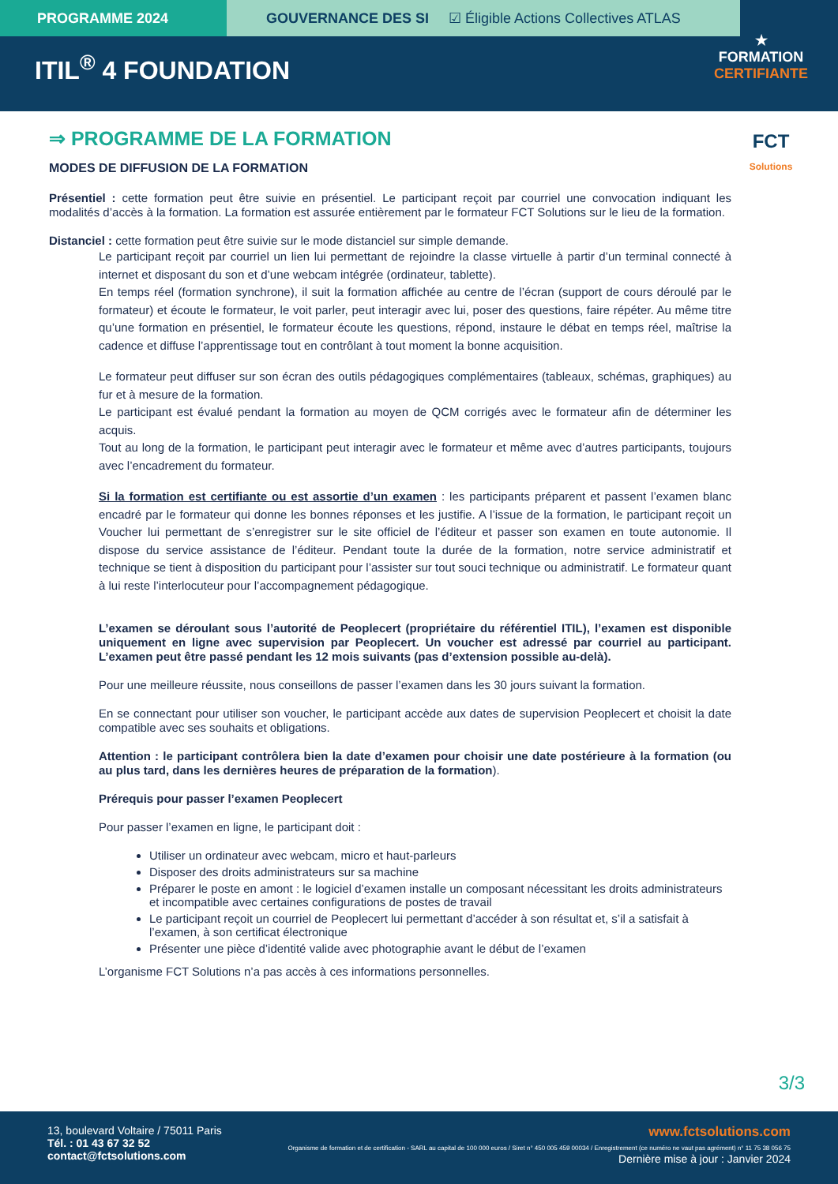PROGRAMME 2024
GOUVERNANCE DES SI ☑ Éligible Actions Collectives ATLAS
ITIL<sup>®</sup> 4 FOUNDATION
★
FORMATION
CERTIFIANTE
FCT
Solutions
⇒ PROGRAMME DE LA FORMATION
MODES DE DIFFUSION DE LA FORMATION
Présentiel : cette formation peut être suivie en présentiel. Le participant reçoit par courriel une convocation indiquant les modalités d’accès à la formation. La formation est assurée entièrement par le formateur FCT Solutions sur le lieu de la formation.
Distanciel : cette formation peut être suivie sur le mode distanciel sur simple demande.
Le participant reçoit par courriel un lien lui permettant de rejoindre la classe virtuelle à partir d’un terminal connecté à internet et disposant du son et d’une webcam intégrée (ordinateur, tablette).
En temps réel (formation synchrone), il suit la formation affichée au centre de l’écran (support de cours déroulé par le formateur) et écoute le formateur, le voit parler, peut interagir avec lui, poser des questions, faire répéter. Au même titre qu’une formation en présentiel, le formateur écoute les questions, répond, instaure le débat en temps réel, maîtrise la cadence et diffuse l’apprentissage tout en contrôlant à tout moment la bonne acquisition.
Le formateur peut diffuser sur son écran des outils pédagogiques complémentaires (tableaux, schémas, graphiques) au fur et à mesure de la formation.
Le participant est évalué pendant la formation au moyen de QCM corrigés avec le formateur afin de déterminer les acquis.
Tout au long de la formation, le participant peut interagir avec le formateur et même avec d’autres participants, toujours avec l’encadrement du formateur.
Si la formation est certifiante ou est assortie d’un examen : les participants préparent et passent l’examen blanc encadré par le formateur qui donne les bonnes réponses et les justifie. A l’issue de la formation, le participant reçoit un Voucher lui permettant de s’enregistrer sur le site officiel de l’éditeur et passer son examen en toute autonomie. Il dispose du service assistance de l’éditeur. Pendant toute la durée de la formation, notre service administratif et technique se tient à disposition du participant pour l’assister sur tout souci technique ou administratif. Le formateur quant à lui reste l’interlocuteur pour l’accompagnement pédagogique.
L’examen se déroulant sous l’autorité de Peoplecert (propriétaire du référentiel ITIL), l’examen est disponible uniquement en ligne avec supervision par Peoplecert. Un voucher est adressé par courriel au participant. L’examen peut être passé pendant les 12 mois suivants (pas d’extension possible au-delà).
Pour une meilleure réussite, nous conseillons de passer l’examen dans les 30 jours suivant la formation.
En se connectant pour utiliser son voucher, le participant accède aux dates de supervision Peoplecert et choisit la date compatible avec ses souhaits et obligations.
Attention : le participant contrôlera bien la date d’examen pour choisir une date postérieure à la formation (ou au plus tard, dans les dernières heures de préparation de la formation).
Prérequis pour passer l’examen Peoplecert
Pour passer l’examen en ligne, le participant doit :
Utiliser un ordinateur avec webcam, micro et haut-parleurs
Disposer des droits administrateurs sur sa machine
Préparer le poste en amont : le logiciel d’examen installe un composant nécessitant les droits administrateurs et incompatible avec certaines configurations de postes de travail
Le participant reçoit un courriel de Peoplecert lui permettant d’accéder à son résultat et, s’il a satisfait à l’examen, à son certificat électronique
Présenter une pièce d’identité valide avec photographie avant le début de l’examen
L’organisme FCT Solutions n’a pas accès à ces informations personnelles.
3/3
13, boulevard Voltaire / 75011 Paris
Tél. : 01 43 67 32 52
contact@fctsolutions.com
www.fctsolutions.com
Organisme de formation et de certification - SARL au capital de 100 000 euros / Siret n° 450 005 459 00034 / Enregistrement (ce numéro ne vaut pas agrément) n° 11 75 38 056 75
Dernière mise à jour : Janvier 2024